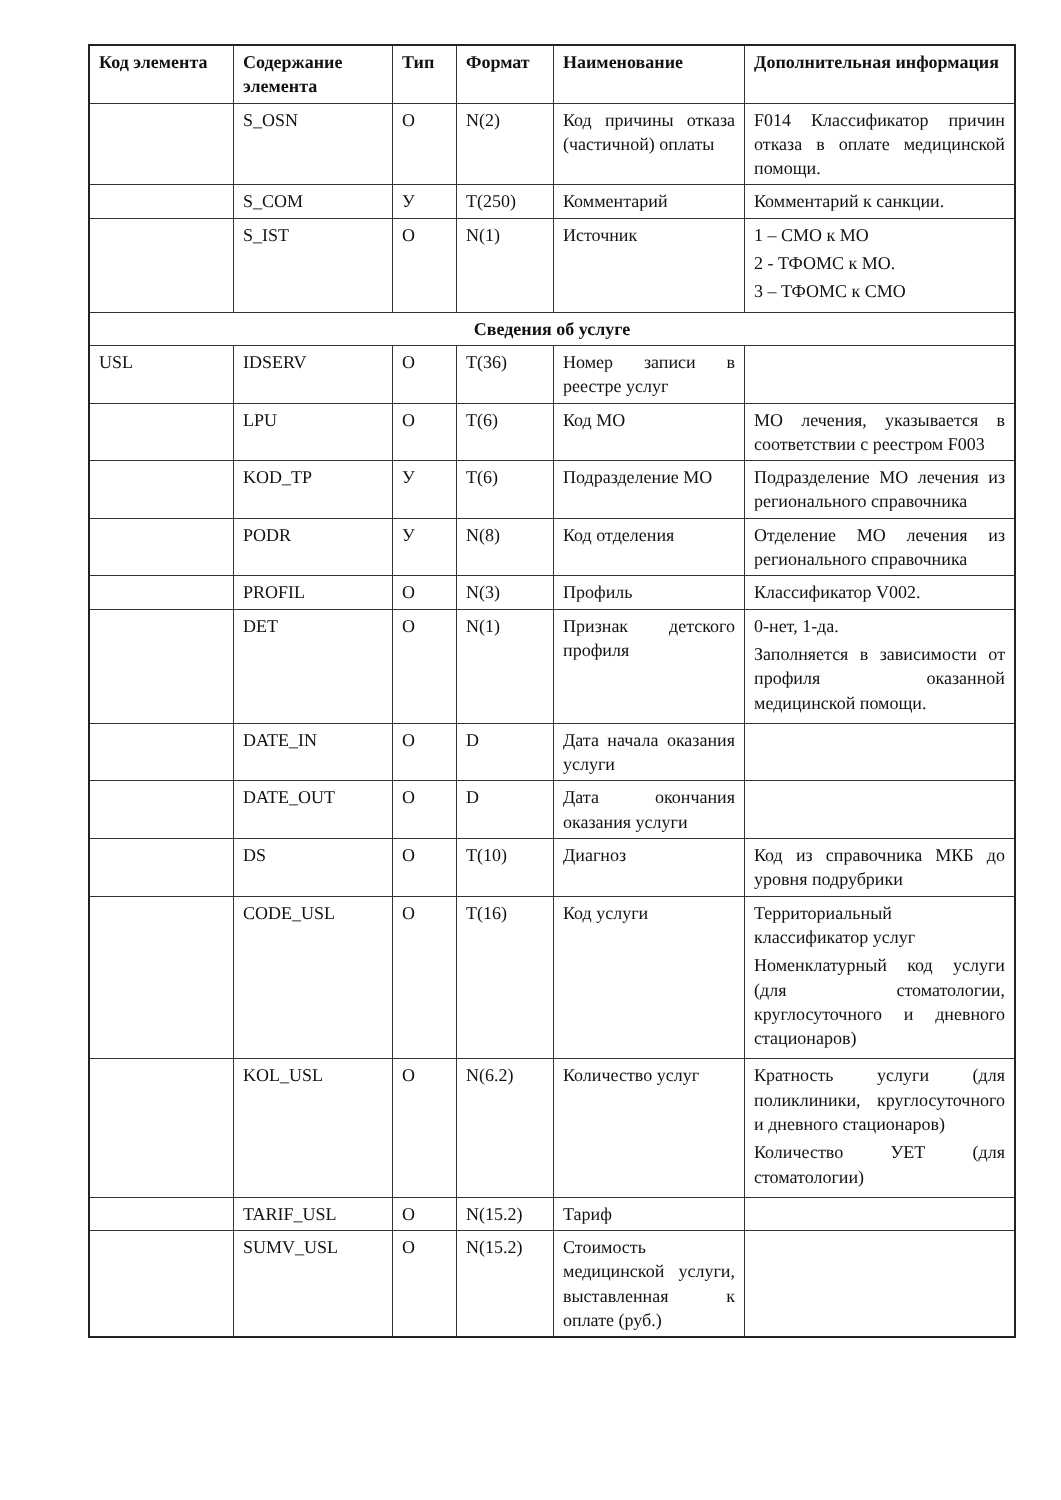| Код элемента | Содержание элемента | Тип | Формат | Наименование | Дополнительная информация |
| --- | --- | --- | --- | --- | --- |
| | S_OSN | О | N(2) | Код причины отказа (частичной) оплаты | F014 Классификатор причин отказа в оплате медицинской помощи. |
| | S_COM | У | T(250) | Комментарий | Комментарий к санкции. |
| | S_IST | О | N(1) | Источник | 1 – СМО к МО 2 - ТФОМС к МО. 3 – ТФОМС к СМО |
| Сведения об услуге | | | | | |
| USL | IDSERV | О | T(36) | Номер записи в реестре услуг | |
| | LPU | О | T(6) | Код МО | МО лечения, указывается в соответствии с реестром F003 |
| | KOD_TP | У | T(6) | Подразделение МО | Подразделение МО лечения из регионального справочника |
| | PODR | У | N(8) | Код отделения | Отделение МО лечения из регионального справочника |
| | PROFIL | О | N(3) | Профиль | Классификатор V002. |
| | DET | О | N(1) | Признак детского профиля | 0-нет, 1-да. Заполняется в зависимости от профиля оказанной медицинской помощи. |
| | DATE_IN | О | D | Дата начала оказания услуги | |
| | DATE_OUT | О | D | Дата окончания оказания услуги | |
| | DS | О | T(10) | Диагноз | Код из справочника МКБ до уровня подрубрики |
| | CODE_USL | О | T(16) | Код услуги | Территориальный классификатор услуг Номенклатурный код услуги (для стоматологии, круглосуточного и дневного стационаров) |
| | KOL_USL | О | N(6.2) | Количество услуг | Кратность услуги (для поликлиники, круглосуточного и дневного стационаров) Количество УЕТ (для стоматологии) |
| | TARIF_USL | О | N(15.2) | Тариф | |
| | SUMV_USL | О | N(15.2) | Стоимость медицинской услуги, выставленная к оплате (руб.) | |